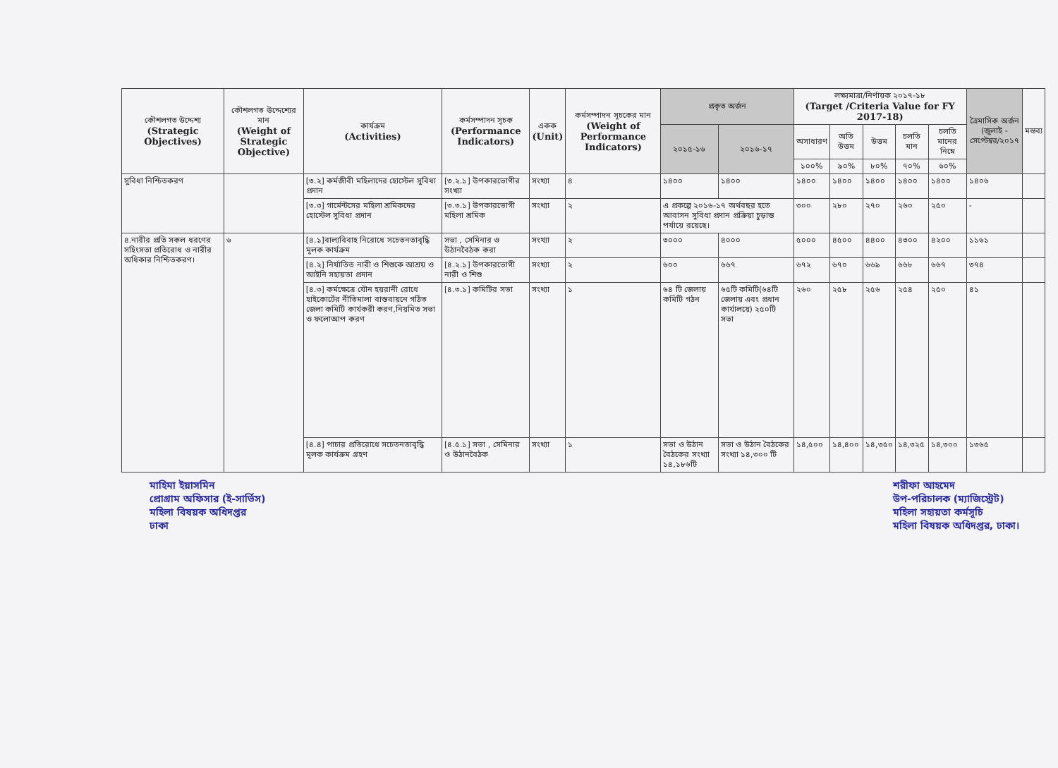| কৌশলগত উদ্দেশ্য (Strategic Objectives) | কৌশলগত উদ্দেশ্যের মান (Weight of Strategic Objective) | কার্যক্রম (Activities) | কর্মসম্পাদন সূচক (Performance Indicators) | একক (Unit) | কর্মসম্পাদন সূচকের মান (Weight of Performance Indicators) | প্রকৃত অর্জন | | লক্ষ্যমাত্রা/নির্ণায়ক ২০১৭-১৮ (Target /Criteria Value for FY 2017-18) | | | | | ত্রৈমাসিক অর্জন (জুলাই - সেপ্টেম্বর/২০১৭ | মন্তব্য |
| --- | --- | --- | --- | --- | --- | --- | --- | --- | --- | --- | --- | --- | --- | --- |
| | | | | | | ২০১৫-১৬ | ২০১৬-১৭ | অসাধারণ | অতি উত্তম | উত্তম | চলতি মান | চলতি মানের নিম্নে | | |
| | | | | | | | | ১০০% | ৯০% | ৮০% | ৭০% | ৬০% | | |
| সুবিধা নিশ্চিতকরণ | | [৩.২] কর্মজীবী মহিলাদের হোস্টেল সুবিধা প্রদান | [৩.২.১] উপকারভোগীর সংখ্যা | সংখ্যা | ৪ | ১৪০০ | ১৪০০ | ১৪০০ | ১৪০০ | ১৪০০ | ১৪০০ | ১৪০০ | ১৪০৬ | |
| | | [৩.৩] গার্মেন্টসের মহিলা শ্রমিকদের হোস্টেল সুবিধা প্রদান | [৩.৩.১] উপকারভোগী মহিলা শ্রমিক | সংখ্যা | ২ | এ প্রকল্পে ২০১৬-১৭ অর্থবছর হতে আবাসন সুবিধা প্রদান প্রক্রিয়া চুড়ান্ত পর্যায়ে রয়েছে। | | ৩০০ | ২৮০ | ২৭০ | ২৬০ | ২৫০ | - | |
| ৪.নারীর প্রতি সকল ধরণের সহিংসতা প্রতিরোধ ও নারীর অধিকার নিশ্চিতকরণ। | ৬ | [৪.১]বাল্যবিবাহ নিরোধে সচেতনতাবৃদ্ধি মূলক কার্যক্রম | সভা , সেমিনার ও উঠানবৈঠক করা | সংখ্যা | ২ | ৩০০০ | ৪০০০ | ৫০০০ | ৪৫০০ | ৪৪০০ | ৪৩০০ | ৪২০০ | ১১৬১ | |
| | | [৪.২] নির্যাতিত নারী ও শিশুকে আশ্রয় ও আইনি সহায়তা প্রদান | [৪.২.১] উপকারভোগী নারী ও শিশু | সংখ্যা | ২ | ৬০০ | ৬৬৭ | ৬৭২ | ৬৭০ | ৬৬৯ | ৬৬৮ | ৬৬৭ | ৩৭৪ | |
| | | [৪.৩] কর্মক্ষেত্রে যৌন হয়রানী রোধে হাইকোর্টের নীতিমালা বাস্তবায়নে গঠিত জেলা কমিটি কার্যকরী করণ,নিয়মিত সভা ও ফলোআপ করণ | [৪.৩.১] কমিটির সভা | সংখ্যা | ১ | ৬৪ টি জেলায় কমিটি গঠন | ৬৫টি কমিটি(৬৪টি জেলায় এবং প্রধান কার্যালয়ে) ২৫০টি সভা | ২৬০ | ২৫৮ | ২৫৬ | ২৫৪ | ২৫০ | ৪১ | |
| | | [৪.৪] পাচার প্রতিরোধে সচেতনতাবৃদ্ধি মূলক কার্যক্রম গ্রহণ | [৪.৫.১] সভা , সেমিনার ও উঠানবৈঠক | সংখ্যা | ১ | সভা ও উঠান বৈঠকের সংখ্যা ১৪,১৮৬টি | সভা ও উঠান বৈঠকের সংখ্যা ১৪,৩০০ টি | ১৪,৫০০ | ১৪,৪০০ | ১৪,৩৫০ | ১৪,৩২৫ | ১৪,৩০০ | ১৩৬৫ | |
মাহিমা ইয়াসমিন
প্রোগ্রাম অফিসার (ই-সার্ভিস)
মহিলা বিষয়ক অধিদপ্তর
ঢাকা
শরীফা আহমেদ
উপ-পরিচালক (ম্যাজিস্ট্রেট)
মহিলা সহায়তা কর্মসূচি
মহিলা বিষয়ক অধিদপ্তর, ঢাকা।